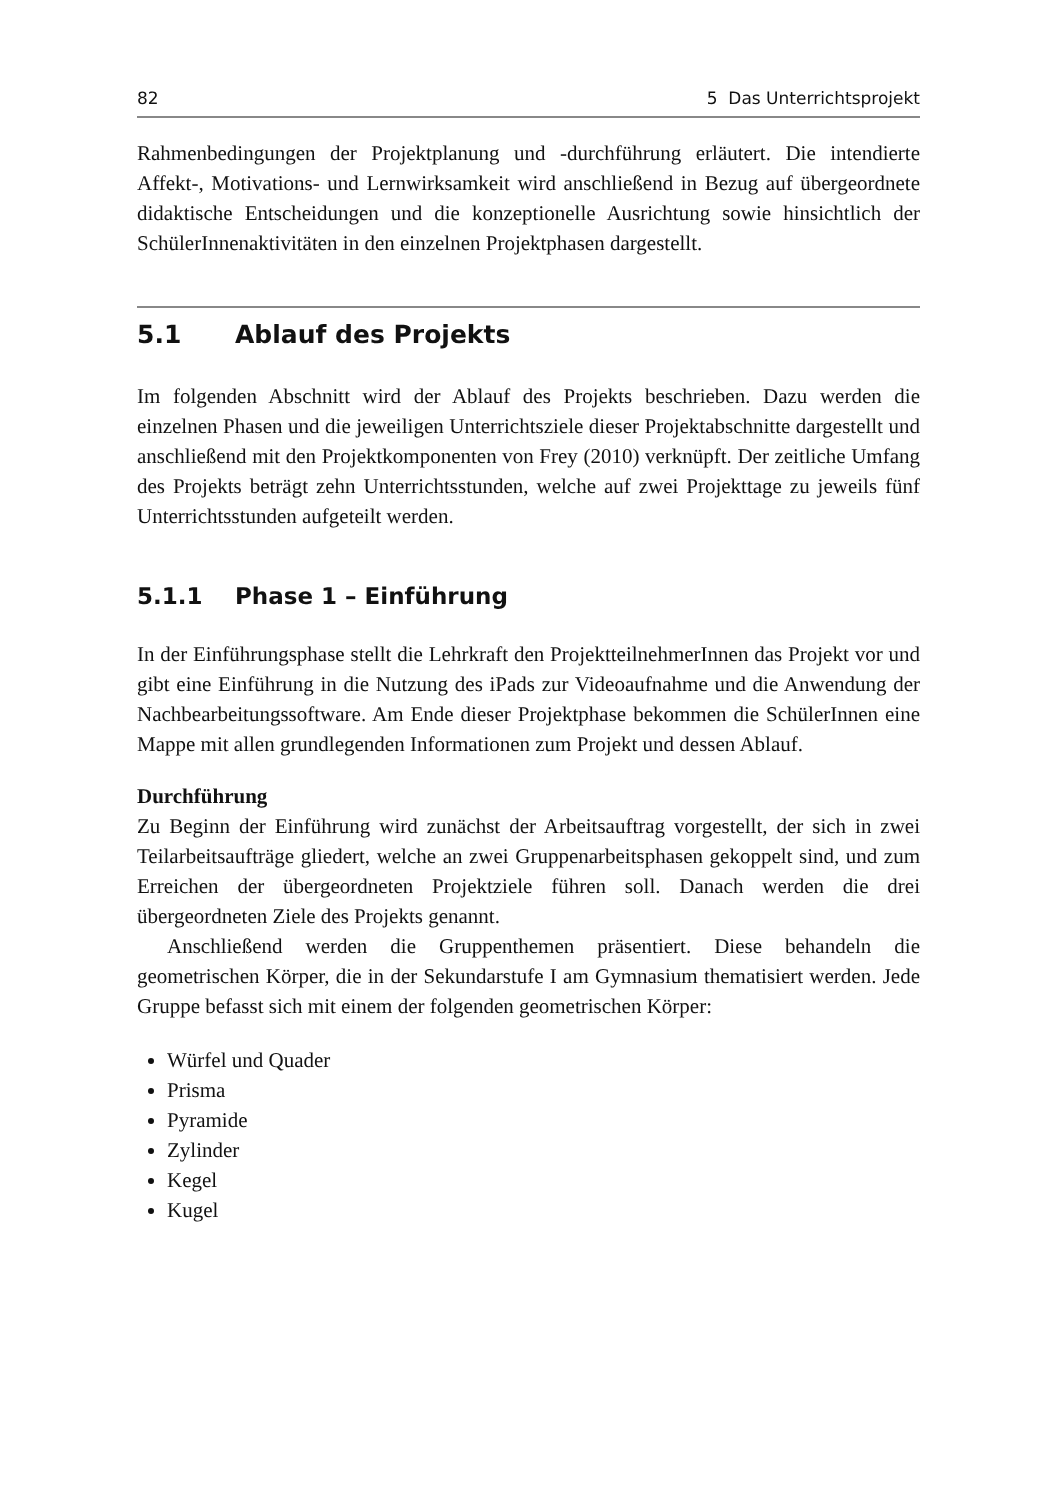82 5 Das Unterrichtsprojekt
Rahmenbedingungen der Projektplanung und -durchführung erläutert. Die intendierte Affekt-, Motivations- und Lernwirksamkeit wird anschließend in Bezug auf übergeordnete didaktische Entscheidungen und die konzeptionelle Ausrichtung sowie hinsichtlich der SchülerInnenaktivitäten in den einzelnen Projektphasen dargestellt.
5.1 Ablauf des Projekts
Im folgenden Abschnitt wird der Ablauf des Projekts beschrieben. Dazu werden die einzelnen Phasen und die jeweiligen Unterrichtsziele dieser Projektabschnitte dargestellt und anschließend mit den Projektkomponenten von Frey (2010) verknüpft. Der zeitliche Umfang des Projekts beträgt zehn Unterrichtsstunden, welche auf zwei Projekttage zu jeweils fünf Unterrichtsstunden aufgeteilt werden.
5.1.1 Phase 1 – Einführung
In der Einführungsphase stellt die Lehrkraft den ProjektteilnehmerInnen das Projekt vor und gibt eine Einführung in die Nutzung des iPads zur Videoaufnahme und die Anwendung der Nachbearbeitungssoftware. Am Ende dieser Projektphase bekommen die SchülerInnen eine Mappe mit allen grundlegenden Informationen zum Projekt und dessen Ablauf.
Durchführung
Zu Beginn der Einführung wird zunächst der Arbeitsauftrag vorgestellt, der sich in zwei Teilarbeitsaufträge gliedert, welche an zwei Gruppenarbeitsphasen gekoppelt sind, und zum Erreichen der übergeordneten Projektziele führen soll. Danach werden die drei übergeordneten Ziele des Projekts genannt.
Anschließend werden die Gruppenthemen präsentiert. Diese behandeln die geometrischen Körper, die in der Sekundarstufe I am Gymnasium thematisiert werden. Jede Gruppe befasst sich mit einem der folgenden geometrischen Körper:
Würfel und Quader
Prisma
Pyramide
Zylinder
Kegel
Kugel